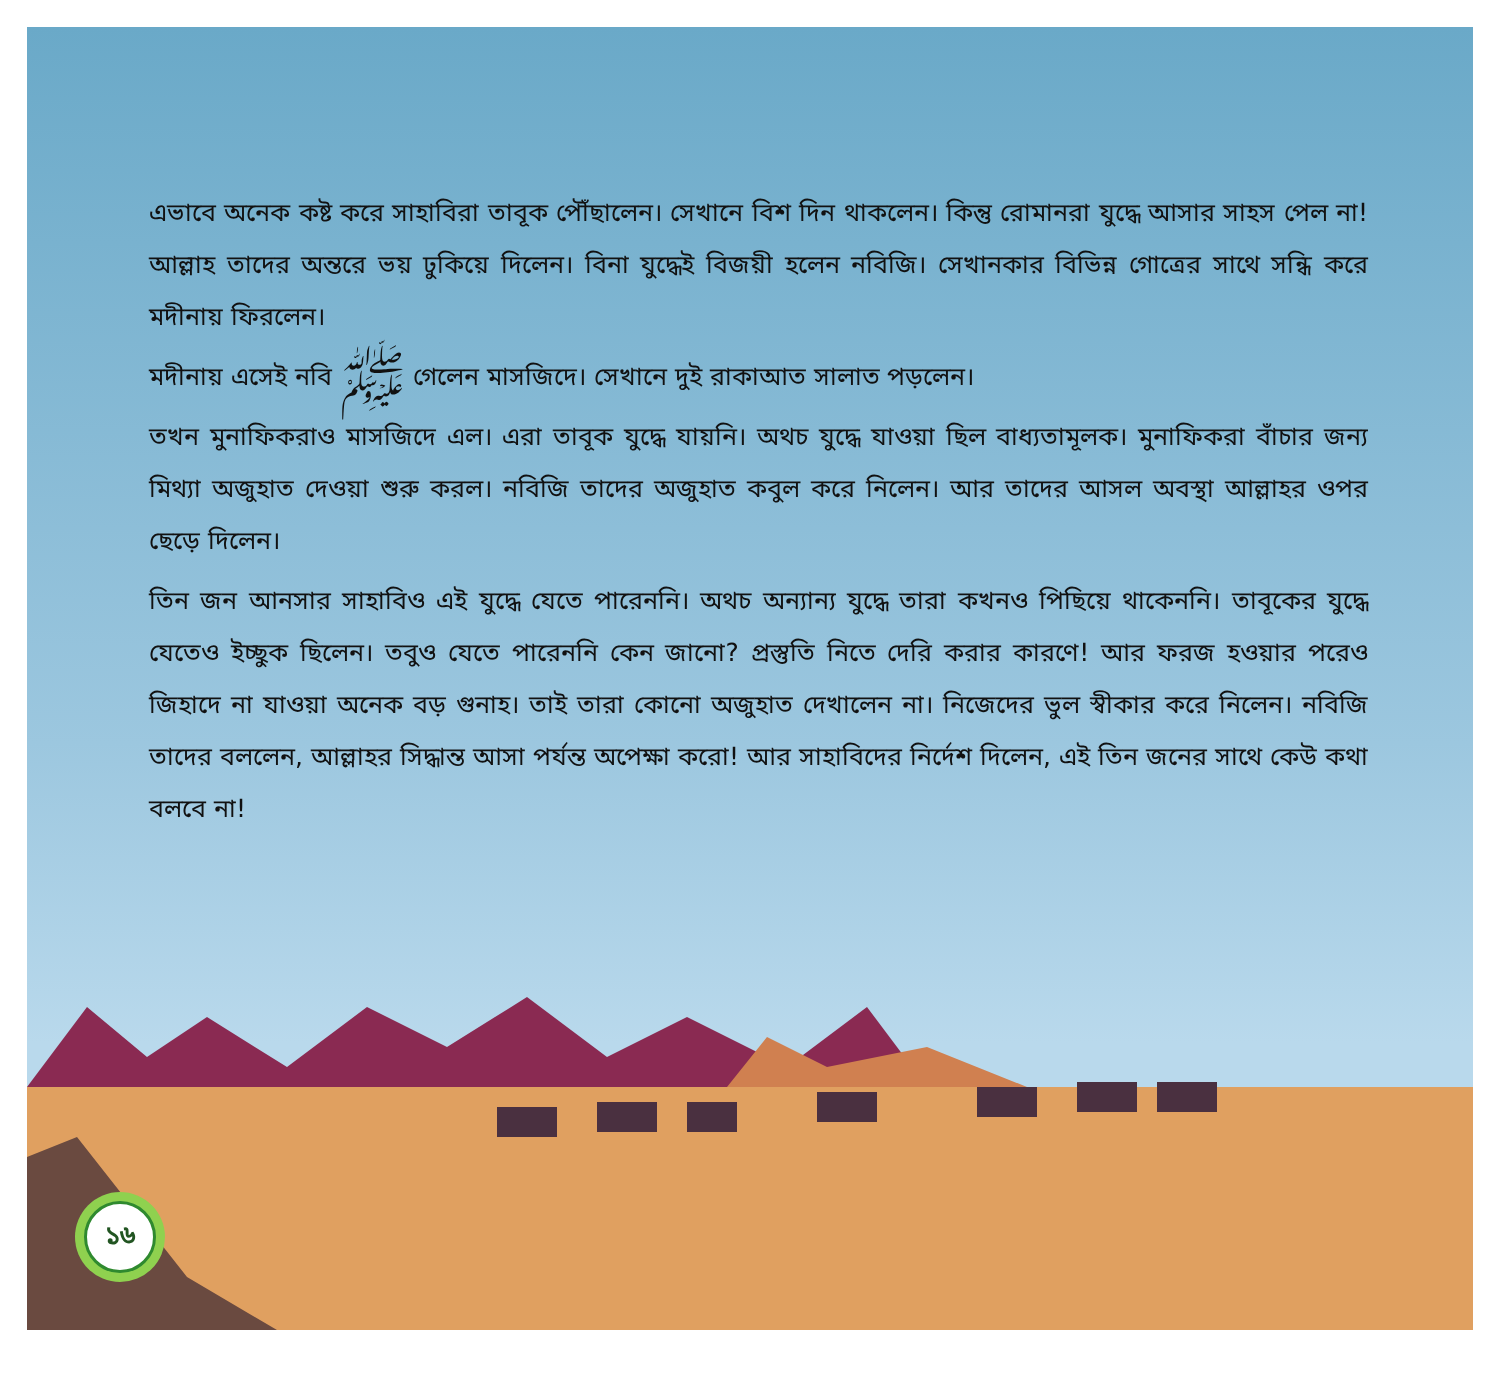এভাবে অনেক কষ্ট করে সাহাবিরা তাবূক পৌঁছালেন। সেখানে বিশ দিন থাকলেন। কিন্তু রোমানরা যুদ্ধে আসার সাহস পেল না! আল্লাহ তাদের অন্তরে ভয় ঢুকিয়ে দিলেন। বিনা যুদ্ধেই বিজয়ী হলেন নবিজি। সেখানকার বিভিন্ন গোত্রের সাথে সন্ধি করে মদীনায় ফিরলেন।
মদীনায় এসেই নবি ﷺ গেলেন মাসজিদে। সেখানে দুই রাকাআত সালাত পড়লেন।
তখন মুনাফিকরাও মাসজিদে এল। এরা তাবূক যুদ্ধে যায়নি। অথচ যুদ্ধে যাওয়া ছিল বাধ্যতামূলক। মুনাফিকরা বাঁচার জন্য মিথ্যা অজুহাত দেওয়া শুরু করল। নবিজি তাদের অজুহাত কবুল করে নিলেন। আর তাদের আসল অবস্থা আল্লাহর ওপর ছেড়ে দিলেন।
তিন জন আনসার সাহাবিও এই যুদ্ধে যেতে পারেননি। অথচ অন্যান্য যুদ্ধে তারা কখনও পিছিয়ে থাকেননি। তাবূকের যুদ্ধে যেতেও ইচ্ছুক ছিলেন। তবুও যেতে পারেননি কেন জানো? প্রস্তুতি নিতে দেরি করার কারণে! আর ফরজ হওয়ার পরেও জিহাদে না যাওয়া অনেক বড় গুনাহ। তাই তারা কোনো অজুহাত দেখালেন না। নিজেদের ভুল স্বীকার করে নিলেন। নবিজি তাদের বললেন, আল্লাহর সিদ্ধান্ত আসা পর্যন্ত অপেক্ষা করো! আর সাহাবিদের নির্দেশ দিলেন, এই তিন জনের সাথে কেউ কথা বলবে না!
১৬